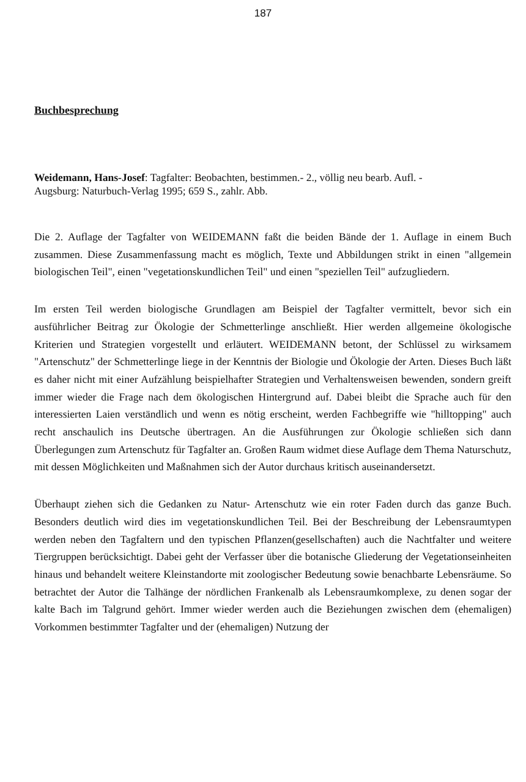187
Buchbesprechung
Weidemann, Hans-Josef: Tagfalter: Beobachten, bestimmen.- 2., völlig neu bearb. Aufl. -
Augsburg: Naturbuch-Verlag 1995; 659 S., zahlr. Abb.
Die 2. Auflage der Tagfalter von WEIDEMANN faßt die beiden Bände der 1. Auflage in einem Buch zusammen. Diese Zusammenfassung macht es möglich, Texte und Abbildungen strikt in einen "allgemein biologischen Teil", einen "vegetationskundlichen Teil" und einen "speziellen Teil" aufzugliedern.
Im ersten Teil werden biologische Grundlagen am Beispiel der Tagfalter vermittelt, bevor sich ein ausführlicher Beitrag zur Ökologie der Schmetterlinge anschließt. Hier werden allgemeine ökologische Kriterien und Strategien vorgestellt und erläutert. WEIDEMANN betont, der Schlüssel zu wirksamem "Artenschutz" der Schmetterlinge liege in der Kenntnis der Biologie und Ökologie der Arten. Dieses Buch läßt es daher nicht mit einer Aufzählung beispielhafter Strategien und Verhaltensweisen bewenden, sondern greift immer wieder die Frage nach dem ökologischen Hintergrund auf. Dabei bleibt die Sprache auch für den interessierten Laien verständlich und wenn es nötig erscheint, werden Fachbegriffe wie "hilltopping" auch recht anschaulich ins Deutsche übertragen. An die Ausführungen zur Ökologie schließen sich dann Überlegungen zum Artenschutz für Tagfalter an. Großen Raum widmet diese Auflage dem Thema Naturschutz, mit dessen Möglichkeiten und Maßnahmen sich der Autor durchaus kritisch auseinandersetzt.
Überhaupt ziehen sich die Gedanken zu Natur- Artenschutz wie ein roter Faden durch das ganze Buch. Besonders deutlich wird dies im vegetationskundlichen Teil. Bei der Beschreibung der Lebensraumtypen werden neben den Tagfaltern und den typischen Pflanzen(gesellschaften) auch die Nachtfalter und weitere Tiergruppen berücksichtigt. Dabei geht der Verfasser über die botanische Gliederung der Vegetationseinheiten hinaus und behandelt weitere Kleinstandorte mit zoologischer Bedeutung sowie benachbarte Lebensräume. So betrachtet der Autor die Talhänge der nördlichen Frankenalb als Lebensraumkomplexe, zu denen sogar der kalte Bach im Talgrund gehört. Immer wieder werden auch die Beziehungen zwischen dem (ehemaligen) Vorkommen bestimmter Tagfalter und der (ehemaligen) Nutzung der